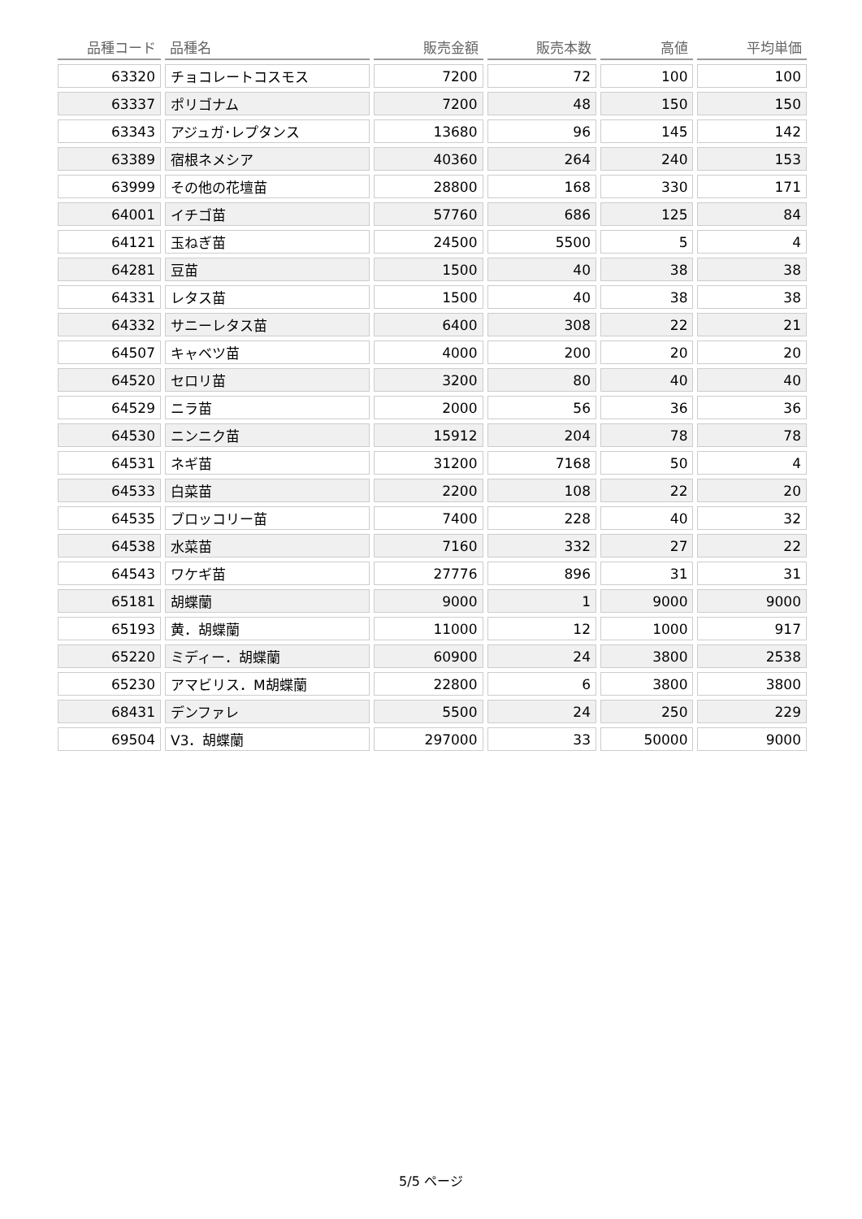| 品種コード | 品種名 | 販売金額 | 販売本数 | 高値 | 平均単価 |
| --- | --- | --- | --- | --- | --- |
| 63320 | チョコレートコスモス | 7200 | 72 | 100 | 100 |
| 63337 | ポリゴナム | 7200 | 48 | 150 | 150 |
| 63343 | アジュガ･レプタンス | 13680 | 96 | 145 | 142 |
| 63389 | 宿根ネメシア | 40360 | 264 | 240 | 153 |
| 63999 | その他の花壇苗 | 28800 | 168 | 330 | 171 |
| 64001 | イチゴ苗 | 57760 | 686 | 125 | 84 |
| 64121 | 玉ねぎ苗 | 24500 | 5500 | 5 | 4 |
| 64281 | 豆苗 | 1500 | 40 | 38 | 38 |
| 64331 | レタス苗 | 1500 | 40 | 38 | 38 |
| 64332 | サニーレタス苗 | 6400 | 308 | 22 | 21 |
| 64507 | キャベツ苗 | 4000 | 200 | 20 | 20 |
| 64520 | セロリ苗 | 3200 | 80 | 40 | 40 |
| 64529 | ニラ苗 | 2000 | 56 | 36 | 36 |
| 64530 | ニンニク苗 | 15912 | 204 | 78 | 78 |
| 64531 | ネギ苗 | 31200 | 7168 | 50 | 4 |
| 64533 | 白菜苗 | 2200 | 108 | 22 | 20 |
| 64535 | ブロッコリー苗 | 7400 | 228 | 40 | 32 |
| 64538 | 水菜苗 | 7160 | 332 | 27 | 22 |
| 64543 | ワケギ苗 | 27776 | 896 | 31 | 31 |
| 65181 | 胡蝶蘭 | 9000 | 1 | 9000 | 9000 |
| 65193 | 黄．胡蝶蘭 | 11000 | 12 | 1000 | 917 |
| 65220 | ミディー．胡蝶蘭 | 60900 | 24 | 3800 | 2538 |
| 65230 | アマビリス．M胡蝶蘭 | 22800 | 6 | 3800 | 3800 |
| 68431 | デンファレ | 5500 | 24 | 250 | 229 |
| 69504 | V3．胡蝶蘭 | 297000 | 33 | 50000 | 9000 |
5/5 ページ